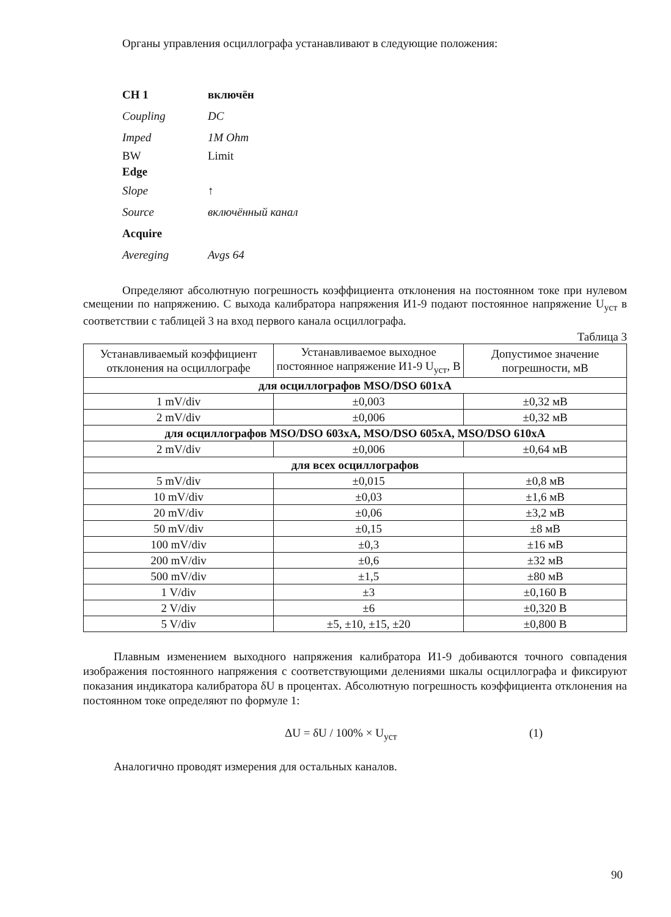Органы управления осциллографа устанавливают в следующие положения:
CH 1 включён
Coupling DC
Imped 1M Ohm
BW Limit
Edge
Slope ↑
Source включённый канал
Acquire
Avereging Avgs 64
Определяют абсолютную погрешность коэффициента отклонения на постоянном токе при нулевом смещении по напряжению. С выхода калибратора напряжения И1-9 подают постоянное напряжение U<sub>уст</sub> в соответствии с таблицей 3 на вход первого канала осциллографа.
Таблица 3
| Устанавливаемый коэффициент отклонения на осциллографе | Устанавливаемое выходное постоянное напряжение И1-9 U<sub>уст</sub>, В | Допустимое значение погрешности, мВ |
| --- | --- | --- |
| для осциллографов MSO/DSO 601xA | | |
| 1 mV/div | ±0,003 | ±0,32 мВ |
| 2 mV/div | ±0,006 | ±0,32 мВ |
| для осциллографов MSO/DSO 603xA, MSO/DSO 605xA, MSO/DSO 610xA | | |
| 2 mV/div | ±0,006 | ±0,64 мВ |
| для всех осциллографов | | |
| 5 mV/div | ±0,015 | ±0,8 мВ |
| 10 mV/div | ±0,03 | ±1,6 мВ |
| 20 mV/div | ±0,06 | ±3,2 мВ |
| 50 mV/div | ±0,15 | ±8 мВ |
| 100 mV/div | ±0,3 | ±16 мВ |
| 200 mV/div | ±0,6 | ±32 мВ |
| 500 mV/div | ±1,5 | ±80 мВ |
| 1 V/div | ±3 | ±0,160 В |
| 2 V/div | ±6 | ±0,320 В |
| 5 V/div | ±5, ±10, ±15, ±20 | ±0,800 В |
Плавным изменением выходного напряжения калибратора И1-9 добиваются точного совпадения изображения постоянного напряжения с соответствующими делениями шкалы осциллографа и фиксируют показания индикатора калибратора δU в процентах. Абсолютную погрешность коэффициента отклонения на постоянном токе определяют по формуле 1:
ΔU = δU / 100% × U<sub>уст</sub> (1)
Аналогично проводят измерения для остальных каналов.
90